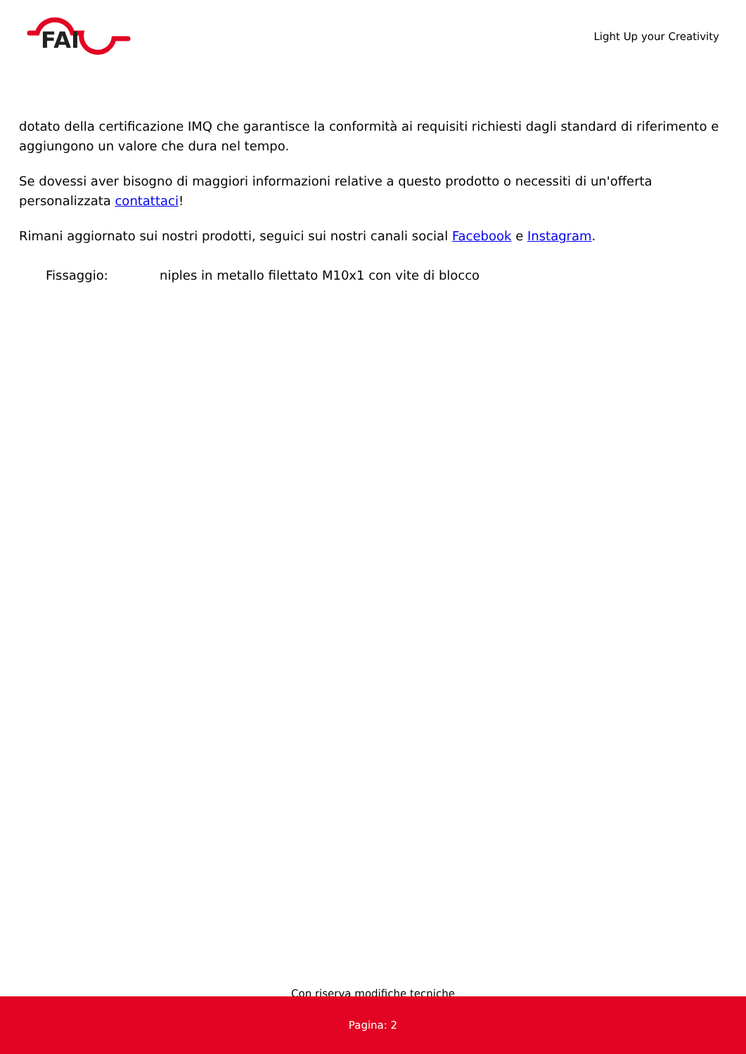FAI
Light Up your Creativity
dotato della certificazione IMQ che garantisce la conformità ai requisiti richiesti dagli standard di riferimento e aggiungono un valore che dura nel tempo.
Se dovessi aver bisogno di maggiori informazioni relative a questo prodotto o necessiti di un'offerta personalizzata contattaci!
Rimani aggiornato sui nostri prodotti, seguici sui nostri canali social Facebook e Instagram.
| Fissaggio: | niples in metallo filettato M10x1 con vite di blocco |
Con riserva modifiche tecniche
Pagina: 2